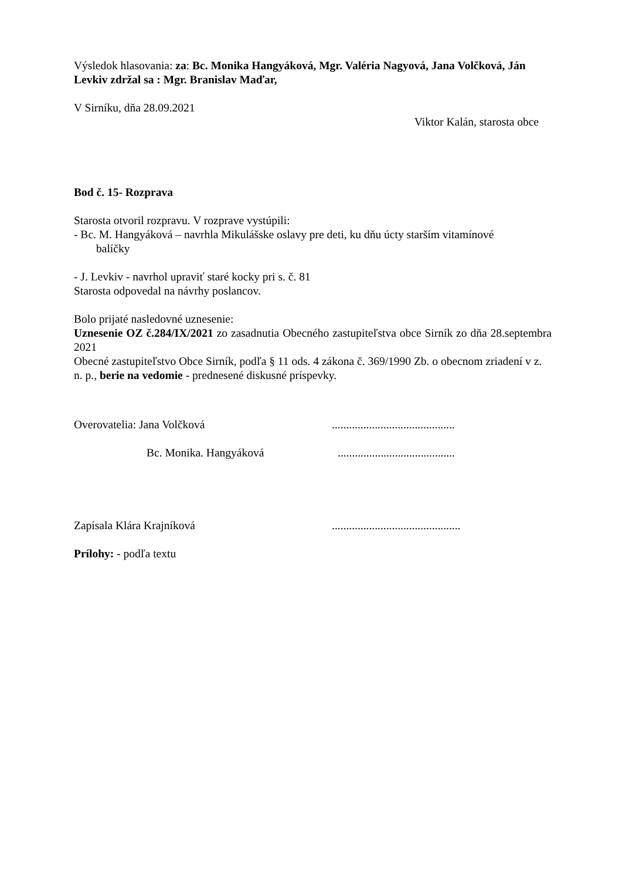Výsledok hlasovania: za: Bc. Monika Hangyáková, Mgr. Valéria Nagyová, Jana Volčková, Ján Levkiv zdržal sa : Mgr. Branislav Maďar,
V Sirníku, dňa 28.09.2021
Viktor Kalán, starosta obce
Bod č. 15- Rozprava
Starosta otvoril rozpravu. V rozprave vystúpili:
- Bc. M. Hangyáková – navrhla Mikulášske oslavy pre deti, ku dňu úcty starším vitamínové
balíčky
- J. Levkiv - navrhol upraviť staré kocky pri s. č. 81
Starosta odpovedal na návrhy poslancov.
Bolo prijaté nasledovné uznesenie:
Uznesenie OZ č.284/IX/2021 zo zasadnutia Obecného zastupiteľstva obce Sirník zo dňa 28.septembra 2021
Obecné zastupiteľstvo Obce Sirník, podľa § 11 ods. 4 zákona č. 369/1990 Zb. o obecnom zriadení v z. n. p., berie na vedomie - prednesené diskusné príspevky.
Overovatelia: Jana Volčková...........................................
Bc. Monika. Hangyáková.........................................
Zapísala Klára Krajníková.............................................
Prílohy: - podľa textu